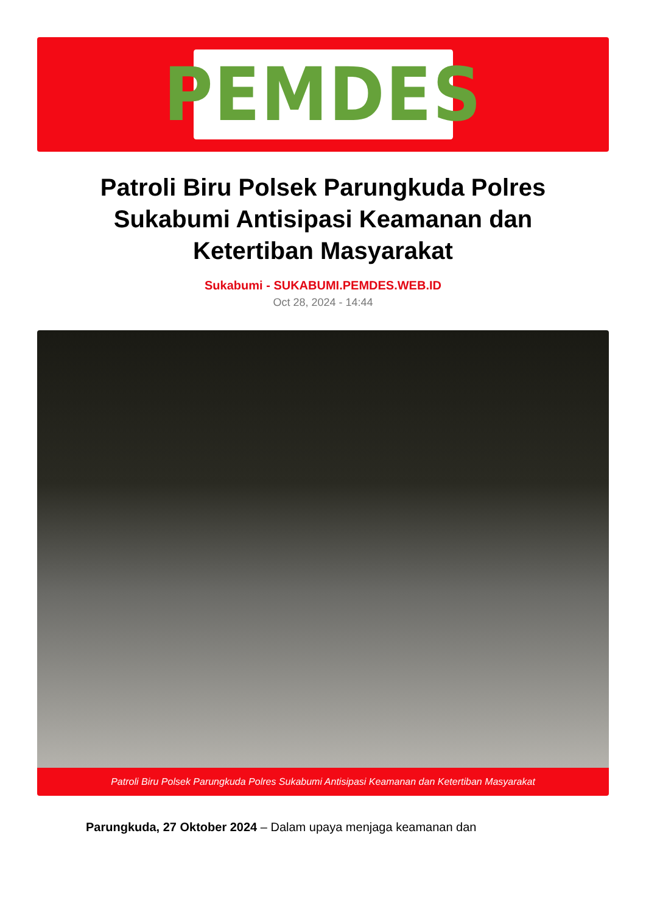PEMDES
Patroli Biru Polsek Parungkuda Polres Sukabumi Antisipasi Keamanan dan Ketertiban Masyarakat
Sukabumi - SUKABUMI.PEMDES.WEB.ID
Oct 28, 2024 - 14:44
Patroli Biru Polsek Parungkuda Polres Sukabumi Antisipasi Keamanan dan Ketertiban Masyarakat
Parungkuda, 27 Oktober 2024 – Dalam upaya menjaga keamanan dan